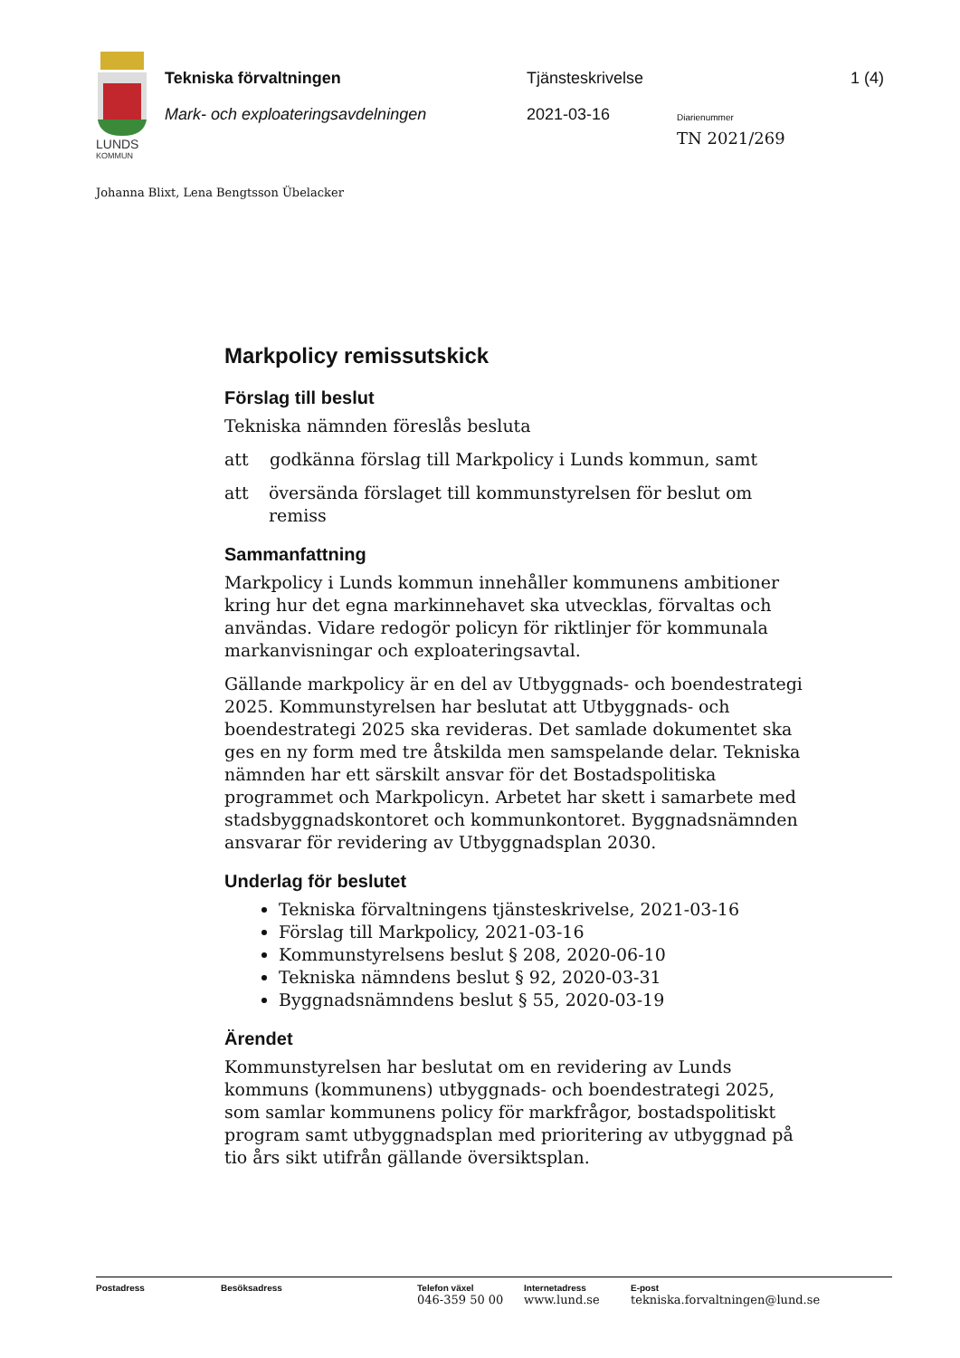LUNDS
KOMMUN
Tekniska förvaltningen Tjänsteskrivelse 1 (4)
Mark- och exploateringsavdelningen
2021-03-16 Diarienummer
TN 2021/269
Johanna Blixt, Lena Bengtsson Übelacker
Markpolicy remissutskick
Förslag till beslut
Tekniska nämnden föreslås besluta
att godkänna förslag till Markpolicy i Lunds kommun, samt
att översända förslaget till kommunstyrelsen för beslut om remiss
Sammanfattning
Markpolicy i Lunds kommun innehåller kommunens ambitioner kring hur det egna markinnehavet ska utvecklas, förvaltas och användas. Vidare redogör policyn för riktlinjer för kommunala markanvisningar och exploateringsavtal.
Gällande markpolicy är en del av Utbyggnads- och boendestrategi 2025. Kommunstyrelsen har beslutat att Utbyggnads- och boendestrategi 2025 ska revideras. Det samlade dokumentet ska ges en ny form med tre åtskilda men samspelande delar. Tekniska nämnden har ett särskilt ansvar för det Bostadspolitiska programmet och Markpolicyn. Arbetet har skett i samarbete med stadsbyggnadskontoret och kommunkontoret. Byggnadsnämnden ansvarar för revidering av Utbyggnadsplan 2030.
Underlag för beslutet
Tekniska förvaltningens tjänsteskrivelse, 2021-03-16
Förslag till Markpolicy, 2021-03-16
Kommunstyrelsens beslut § 208, 2020-06-10
Tekniska nämndens beslut § 92, 2020-03-31
Byggnadsnämndens beslut § 55, 2020-03-19
Ärendet
Kommunstyrelsen har beslutat om en revidering av Lunds kommuns (kommunens) utbyggnads- och boendestrategi 2025, som samlar kommunens policy för markfrågor, bostadspolitiskt program samt utbyggnadsplan med prioritering av utbyggnad på tio års sikt utifrån gällande översiktsplan.
Postadress Besöksadress Telefon växel
046-359 50 00
Internetadress
www.lund.se
E-post
tekniska.forvaltningen@lund.se